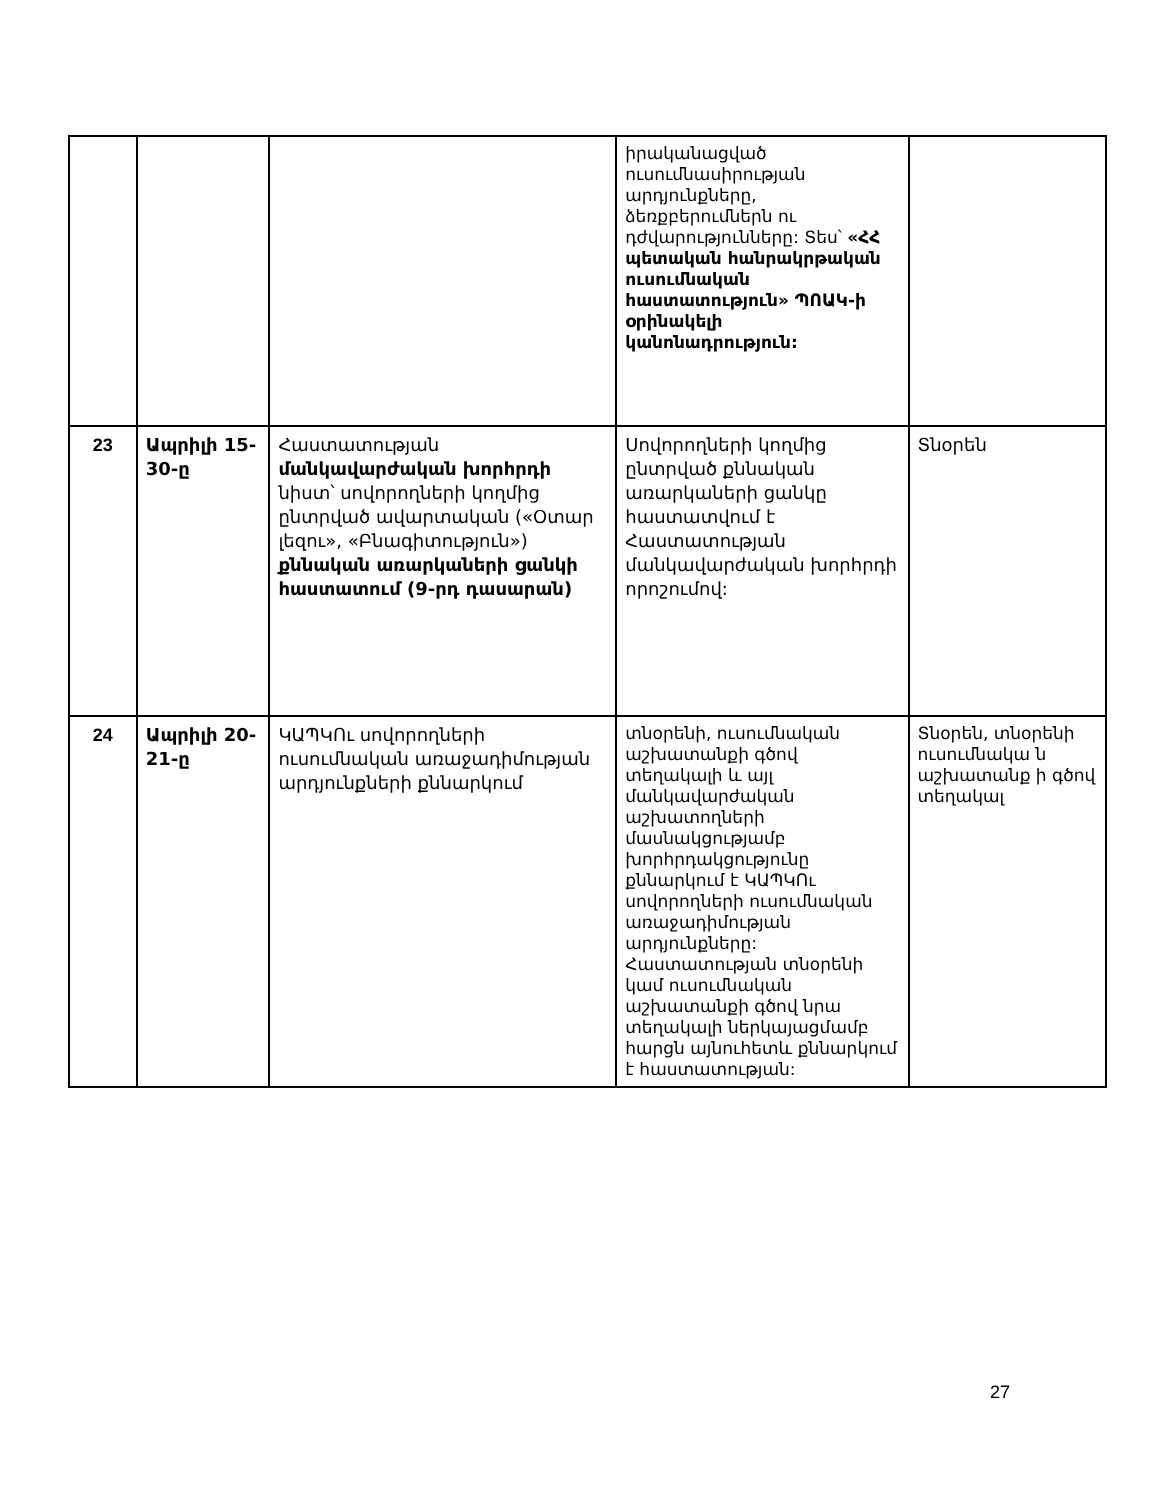| | | | իրականացված ուսումնասիրության արդյունքները, ձեռքբերումներն ու դժվարությունները: Տես՝ «ՀՀ պետական հանրակրթական ուսումնական հաստատություն» ՊՈԱԿ-ի օրինակելի կանոնադրություն: | |
| 23 | Ապրիլի 15-30-ը | Հաստատության մանկավարժական խորհրդի նիստ՝ սովորողների կողմից ընտրված ավարտական («Օտար լեզու», «Բնագիտություն») քննական առարկաների ցանկի հաստատում (9-րդ դասարան) | Սովորողների կողմից ընտրված քննական առարկաների ցանկը հաստատվում է Հաստատության մանկավարժական խորհրդի որոշումով: | Տնօրեն |
| 24 | Ապրիլի 20-21-ը | ԿԱՊԿՈւ սովորողների ուսումնական առաջադիմության արդյունքների քննարկում | տնօրենի, ուսումնական աշխատանքի գծով տեղակալի և այլ մանկավարժական աշխատողների մասնակցությամբ խորհրդակցությունը քննարկում է ԿԱՊԿՈւ սովորողների ուսումնական առաջադիմության արդյունքները: Հաստատության տնօրենի կամ ուսումնական աշխատանքի գծով նրա տեղակալի ներկայացմամբ հարցն այնուհետև քննարկում է հաստատության: | Տնօրեն, տնօրենի ուսումնակա ն աշխատանք ի գծով տեղակալ |
27